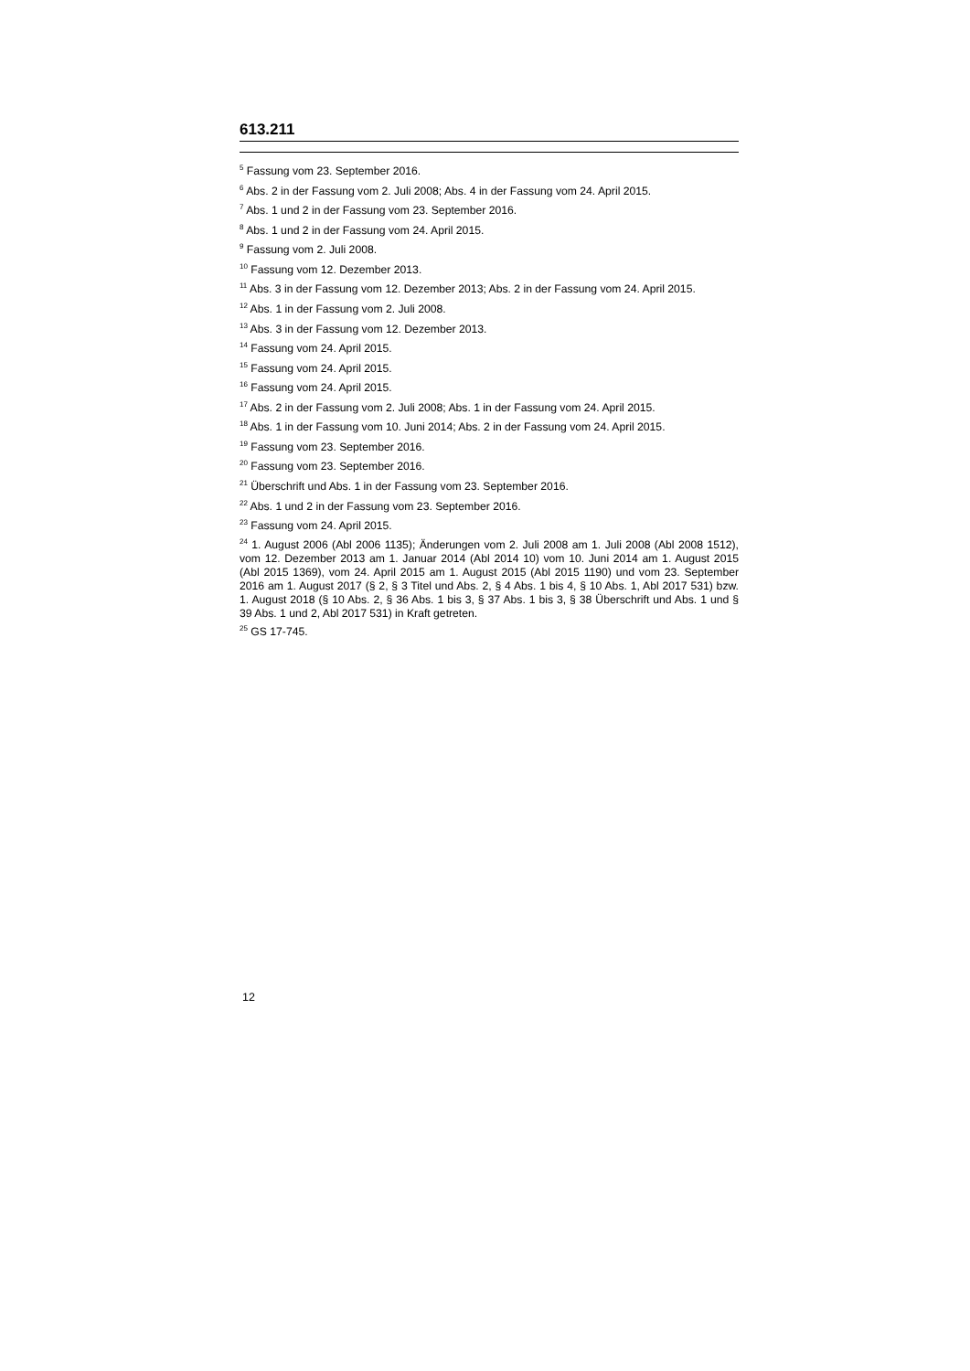613.211
<sup>5</sup> Fassung vom 23. September 2016.
<sup>6</sup> Abs. 2 in der Fassung vom 2. Juli 2008; Abs. 4 in der Fassung vom 24. April 2015.
<sup>7</sup> Abs. 1 und 2 in der Fassung vom 23. September 2016.
<sup>8</sup> Abs. 1 und 2 in der Fassung vom 24. April 2015.
<sup>9</sup> Fassung vom 2. Juli 2008.
<sup>10</sup> Fassung vom 12. Dezember 2013.
<sup>11</sup> Abs. 3 in der Fassung vom 12. Dezember 2013; Abs. 2 in der Fassung vom 24. April 2015.
<sup>12</sup> Abs. 1 in der Fassung vom 2. Juli 2008.
<sup>13</sup> Abs. 3 in der Fassung vom 12. Dezember 2013.
<sup>14</sup> Fassung vom 24. April 2015.
<sup>15</sup> Fassung vom 24. April 2015.
<sup>16</sup> Fassung vom 24. April 2015.
<sup>17</sup> Abs. 2 in der Fassung vom 2. Juli 2008; Abs. 1 in der Fassung vom 24. April 2015.
<sup>18</sup> Abs. 1 in der Fassung vom 10. Juni 2014; Abs. 2 in der Fassung vom 24. April 2015.
<sup>19</sup> Fassung vom 23. September 2016.
<sup>20</sup> Fassung vom 23. September 2016.
<sup>21</sup> Überschrift und Abs. 1 in der Fassung vom 23. September 2016.
<sup>22</sup> Abs. 1 und 2 in der Fassung vom 23. September 2016.
<sup>23</sup> Fassung vom 24. April 2015.
<sup>24</sup> 1. August 2006 (Abl 2006 1135); Änderungen vom 2. Juli 2008 am 1. Juli 2008 (Abl 2008 1512), vom 12. Dezember 2013 am 1. Januar 2014 (Abl 2014 10) vom 10. Juni 2014 am 1. August 2015 (Abl 2015 1369), vom 24. April 2015 am 1. August 2015 (Abl 2015 1190) und vom 23. September 2016 am 1. August 2017 (§ 2, § 3 Titel und Abs. 2, § 4 Abs. 1 bis 4, § 10 Abs. 1, Abl 2017 531) bzw. 1. August 2018 (§ 10 Abs. 2, § 36 Abs. 1 bis 3, § 37 Abs. 1 bis 3, § 38 Überschrift und Abs. 1 und § 39 Abs. 1 und 2, Abl 2017 531) in Kraft getreten.
<sup>25</sup> GS 17-745.
12